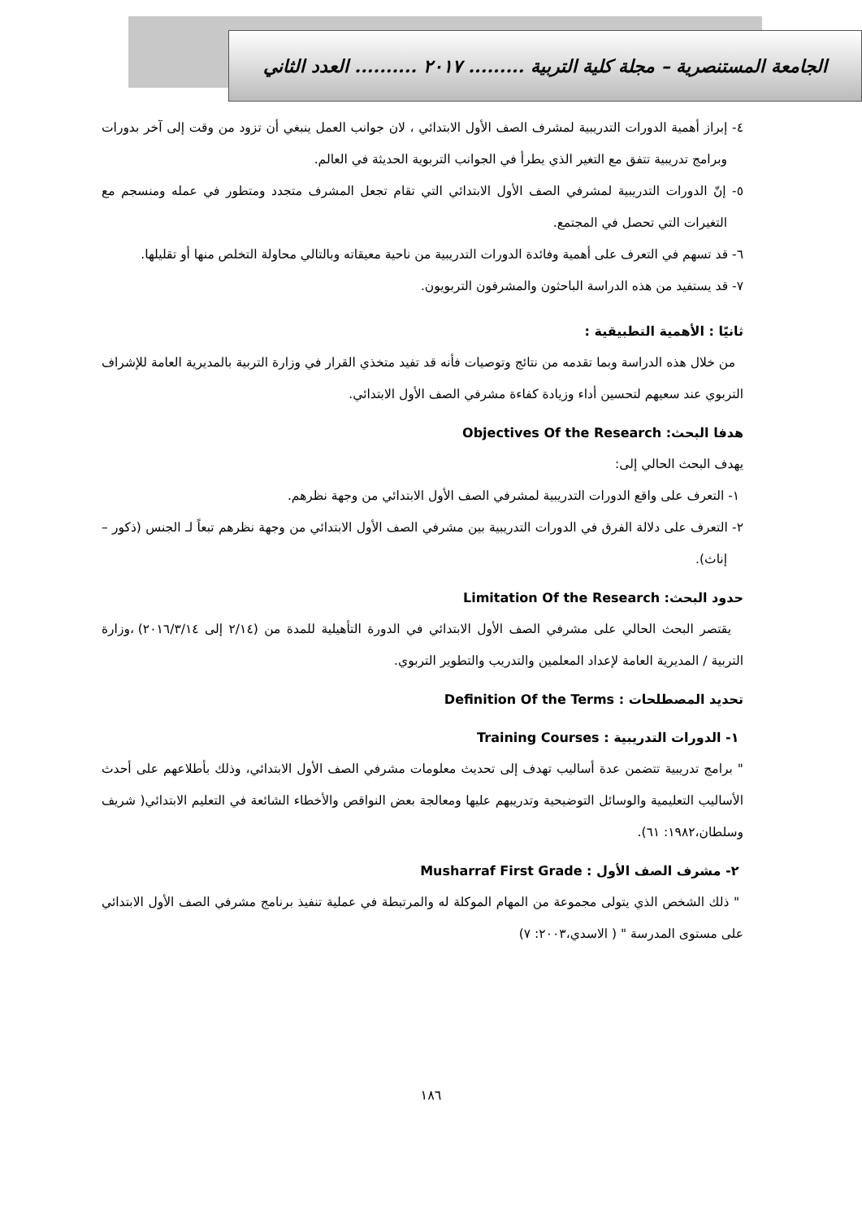الجامعة المستنصرية – مجلة كلية التربية ......... ٢٠١٧ .......... العدد الثاني
٤- إبراز أهمية الدورات التدريبية لمشرف الصف الأول الابتدائي ، لان جوانب العمل ينبغي أن تزود من وقت إلى آخر بدورات وبرامج تدريبية تتفق مع التغير الذي يطرأ في الجوانب التربوية الحديثة في العالم.
٥- إنّ الدورات التدريبية لمشرفي الصف الأول الابتدائي التي تقام تجعل المشرف متجدد ومتطور في عمله ومنسجم مع التغيرات التي تحصل في المجتمع.
٦- قد تسهم في التعرف على أهمية وفائدة الدورات التدريبية من ناحية معيقاته وبالتالي محاولة التخلص منها أو تقليلها.
٧- قد يستفيد من هذه الدراسة الباحثون والمشرفون التربويون.
ثانيًا : الأهمية التطبيقية :
من خلال هذه الدراسة وبما تقدمه من نتائج وتوصيات فأنه قد تفيد متخذي القرار في وزارة التربية بالمديرية العامة للإشراف التربوي عند سعيهم لتحسين أداء وزيادة كفاءة مشرفي الصف الأول الابتدائي.
هدفا البحث: Objectives Of the Research
يهدف البحث الحالي إلى:
١- التعرف على واقع الدورات التدريبية لمشرفي الصف الأول الابتدائي من وجهة نظرهم.
٢- التعرف على دلالة الفرق في الدورات التدريبية بين مشرفي الصف الأول الابتدائي من وجهة نظرهم تبعاً لـ الجنس (ذكور – إناث).
حدود البحث: Limitation Of the Research
يقتصر البحث الحالي على مشرفي الصف الأول الابتدائي في الدورة التأهيلية للمدة من (٢/١٤ إلى ٢٠١٦/٣/١٤) ،وزارة التربية / المديرية العامة لإعداد المعلمين والتدريب والتطوير التربوي.
تحديد المصطلحات : Definition Of the Terms
١- الدورات التدريبية : Training Courses
" برامج تدريبية تتضمن عدة أساليب تهدف إلى تحديث معلومات مشرفي الصف الأول الابتدائي، وذلك بأطلاعهم على أحدث الأساليب التعليمية والوسائل التوضيحية وتدريبهم عليها ومعالجة بعض النواقص والأخطاء الشائعة في التعليم الابتدائي( شريف وسلطان،١٩٨٢: ٦١).
٢- مشرف الصف الأول : Musharraf First Grade
" ذلك الشخص الذي يتولى مجموعة من المهام الموكلة له والمرتبطة في عملية تنفيذ برنامج مشرفي الصف الأول الابتدائي على مستوى المدرسة " ( الاسدي،٢٠٠٣: ٧)
١٨٦